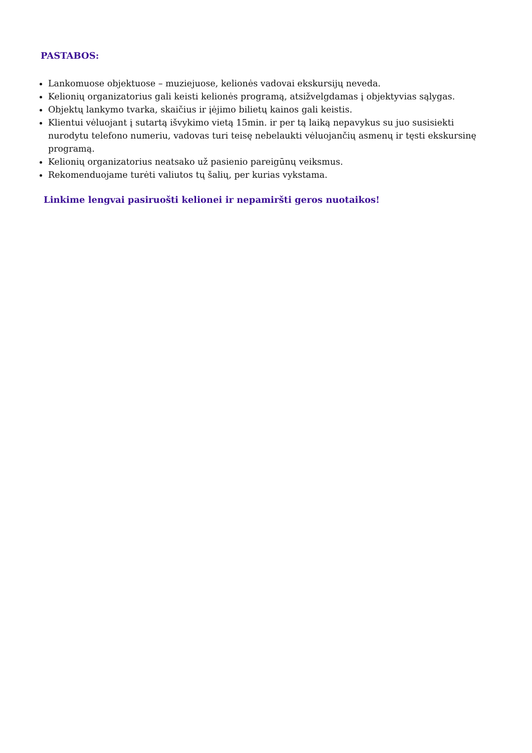PASTABOS:
Lankomuose objektuose – muziejuose, kelionės vadovai ekskursijų neveda.
Kelionių organizatorius gali keisti kelionės programą, atsižvelgdamas į objektyvias sąlygas.
Objektų lankymo tvarka, skaičius ir įėjimo bilietų kainos gali keistis.
Klientui vėluojant į sutartą išvykimo vietą 15min. ir per tą laiką nepavykus su juo susisiekti nurodytu telefono numeriu, vadovas turi teisę nebelaukti vėluojančių asmenų ir tęsti ekskursinę programą.
Kelionių organizatorius neatsako už pasienio pareigūnų veiksmus.
Rekomenduojame turėti valiutos tų šalių, per kurias vykstama.
Linkime lengvai pasiruošti kelionei ir nepamiršti geros nuotaikos!